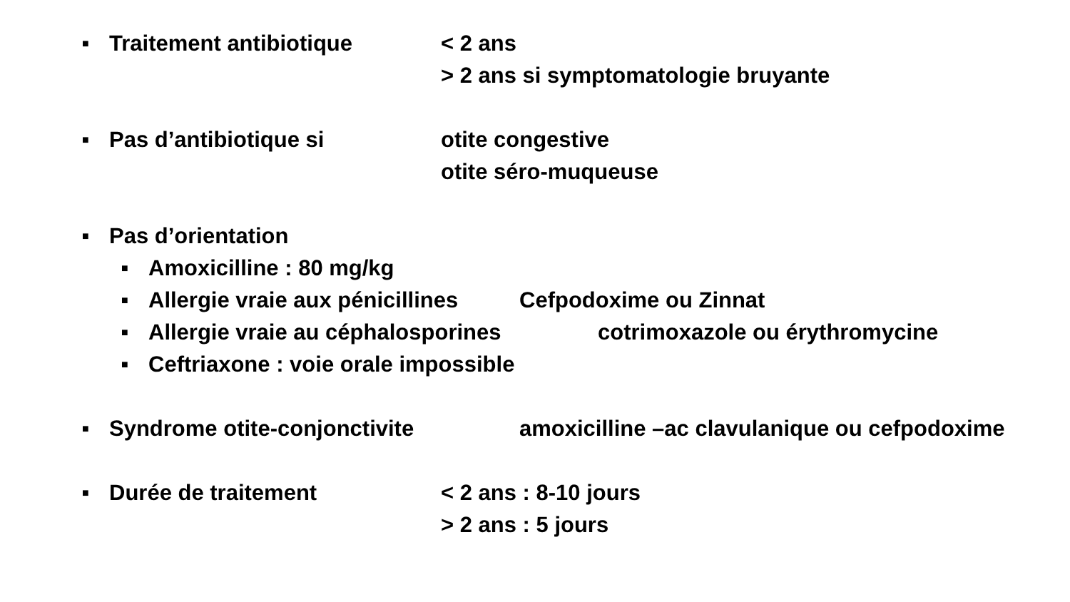■ Traitement antibiotique < 2 ans
> 2 ans si symptomatologie bruyante
■ Pas d’antibiotique si otite congestive
otite séro-muqueuse
■ Pas d’orientation
■ Amoxicilline : 80 mg/kg
■ Allergie vraie aux pénicillines Cefpodoxime ou Zinnat
■ Allergie vraie au céphalosporines cotrimoxazole ou érythromycine
■ Ceftriaxone : voie orale impossible
■ Syndrome otite-conjonctivite amoxicilline –ac clavulanique ou cefpodoxime
■ Durée de traitement < 2 ans : 8-10 jours
> 2 ans : 5 jours